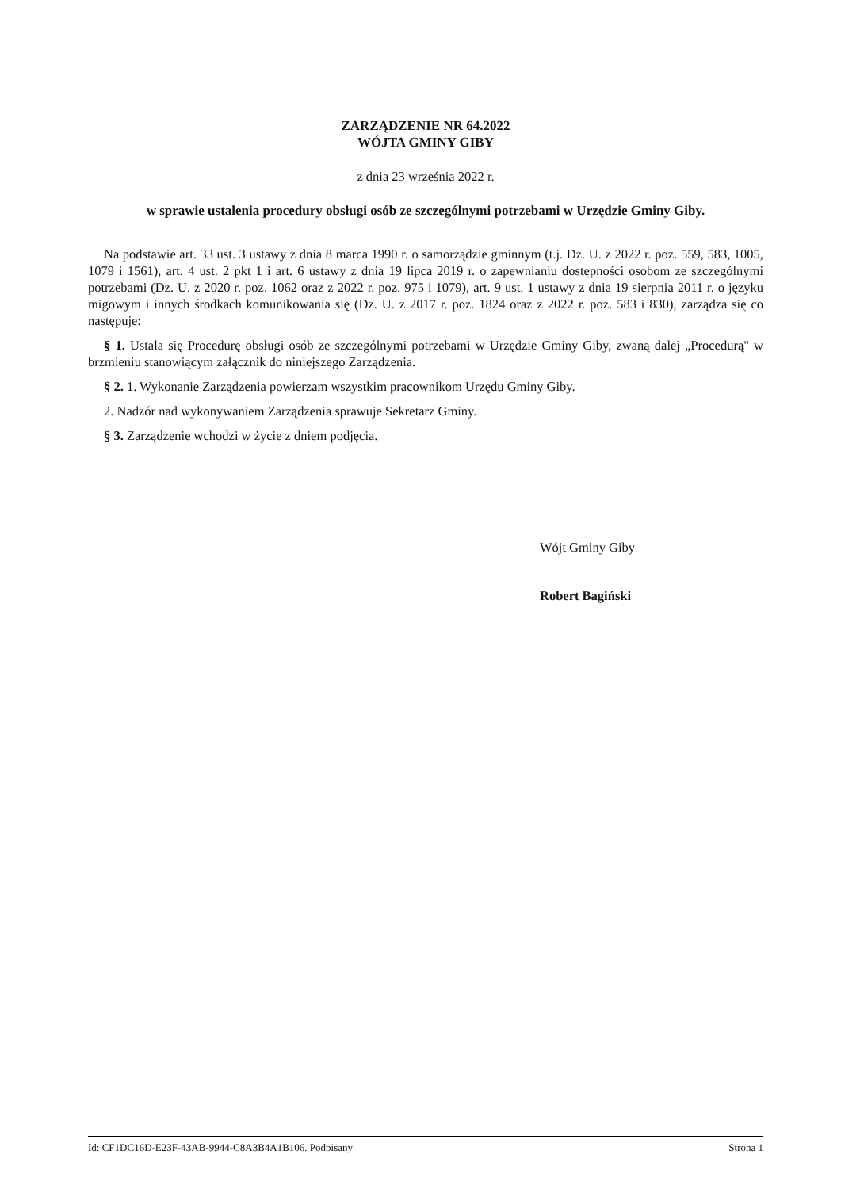ZARZĄDZENIE NR 64.2022
WÓJTA GMINY GIBY
z dnia 23 września 2022 r.
w sprawie ustalenia procedury obsługi osób ze szczególnymi potrzebami w Urzędzie Gminy Giby.
Na podstawie art. 33 ust. 3 ustawy z dnia 8 marca 1990 r. o samorządzie gminnym (t.j. Dz. U. z 2022 r. poz. 559, 583, 1005, 1079 i 1561), art. 4 ust. 2 pkt 1 i art. 6 ustawy z dnia 19 lipca 2019 r. o zapewnianiu dostępności osobom ze szczególnymi potrzebami (Dz. U. z 2020 r. poz. 1062 oraz z 2022 r. poz. 975 i 1079), art. 9 ust. 1 ustawy z dnia 19 sierpnia 2011 r. o języku migowym i innych środkach komunikowania się (Dz. U. z 2017 r. poz. 1824 oraz z 2022 r. poz. 583 i 830), zarządza się co następuje:
§ 1. Ustala się Procedurę obsługi osób ze szczególnymi potrzebami w Urzędzie Gminy Giby, zwaną dalej „Procedurą" w brzmieniu stanowiącym załącznik do niniejszego Zarządzenia.
§ 2. 1. Wykonanie Zarządzenia powierzam wszystkim pracownikom Urzędu Gminy Giby.
2. Nadzór nad wykonywaniem Zarządzenia sprawuje Sekretarz Gminy.
§ 3. Zarządzenie wchodzi w życie z dniem podjęcia.
Wójt Gminy Giby
Robert Bagiński
Id: CF1DC16D-E23F-43AB-9944-C8A3B4A1B106. Podpisany Strona 1